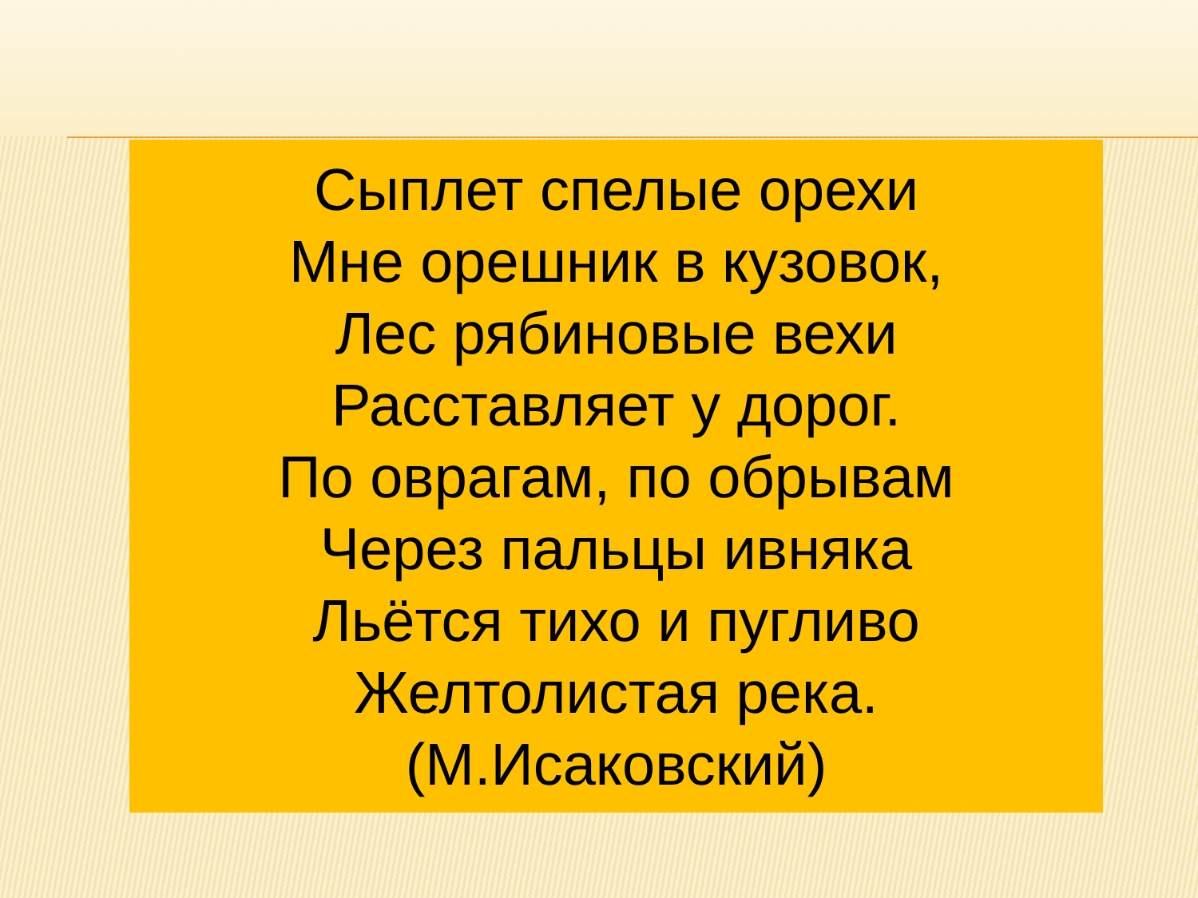Сыплет спелые орехи
Мне орешник в кузовок,
Лес рябиновые вехи
Расставляет у дорог.
По оврагам, по обрывам
Через пальцы ивняка
Льётся тихо и пугливо
Желтолистая река.
(М.Исаковский)